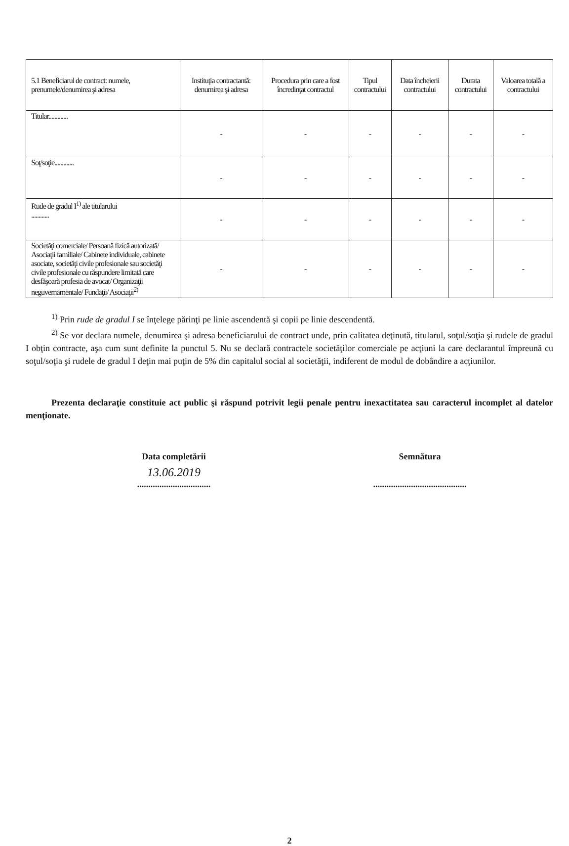| 5.1 Beneficiarul de contract: numele, prenumele/denumirea şi adresa | Instituţia contractantă: denumirea şi adresa | Procedura prin care a fost încredinţat contractul | Tipul contractului | Data încheierii contractului | Durata contractului | Valoarea totală a contractului |
| --- | --- | --- | --- | --- | --- | --- |
| Titular............. | - | - | - | - | - | - |
| Soţ/soţie............. | - | - | - | - | - | - |
| Rude de gradul I<sup>1)</sup> ale titularului ............ | - | - | - | - | - | - |
| Societăţi comerciale/ Persoană fizică autorizată/ Asociaţii familiale/ Cabinete individuale, cabinete asociate, societăţi civile profesionale sau societăţi civile profesionale cu răspundere limitată care desfăşoară profesia de avocat/ Organizaţii neguvernamentale/ Fundaţii/ Asociaţii<sup>2)</sup> | - | - | - | - | - | - |
<sup>1)</sup> Prin rude de gradul I se înţelege părinţi pe linie ascendentă şi copii pe linie descendentă.
<sup>2)</sup> Se vor declara numele, denumirea şi adresa beneficiarului de contract unde, prin calitatea deţinută, titularul, soţul/soţia şi rudele de gradul I obţin contracte, aşa cum sunt definite la punctul 5. Nu se declară contractele societăţilor comerciale pe acţiuni la care declarantul împreună cu soţul/soţia şi rudele de gradul I deţin mai puţin de 5% din capitalul social al societăţii, indiferent de modul de dobândire a acţiunilor.
Prezenta declaraţie constituie act public şi răspund potrivit legii penale pentru inexactitatea sau caracterul incomplet al datelor menţionate.
Data completării
13.06.2019
.................................
Semnătura
..........................................
2